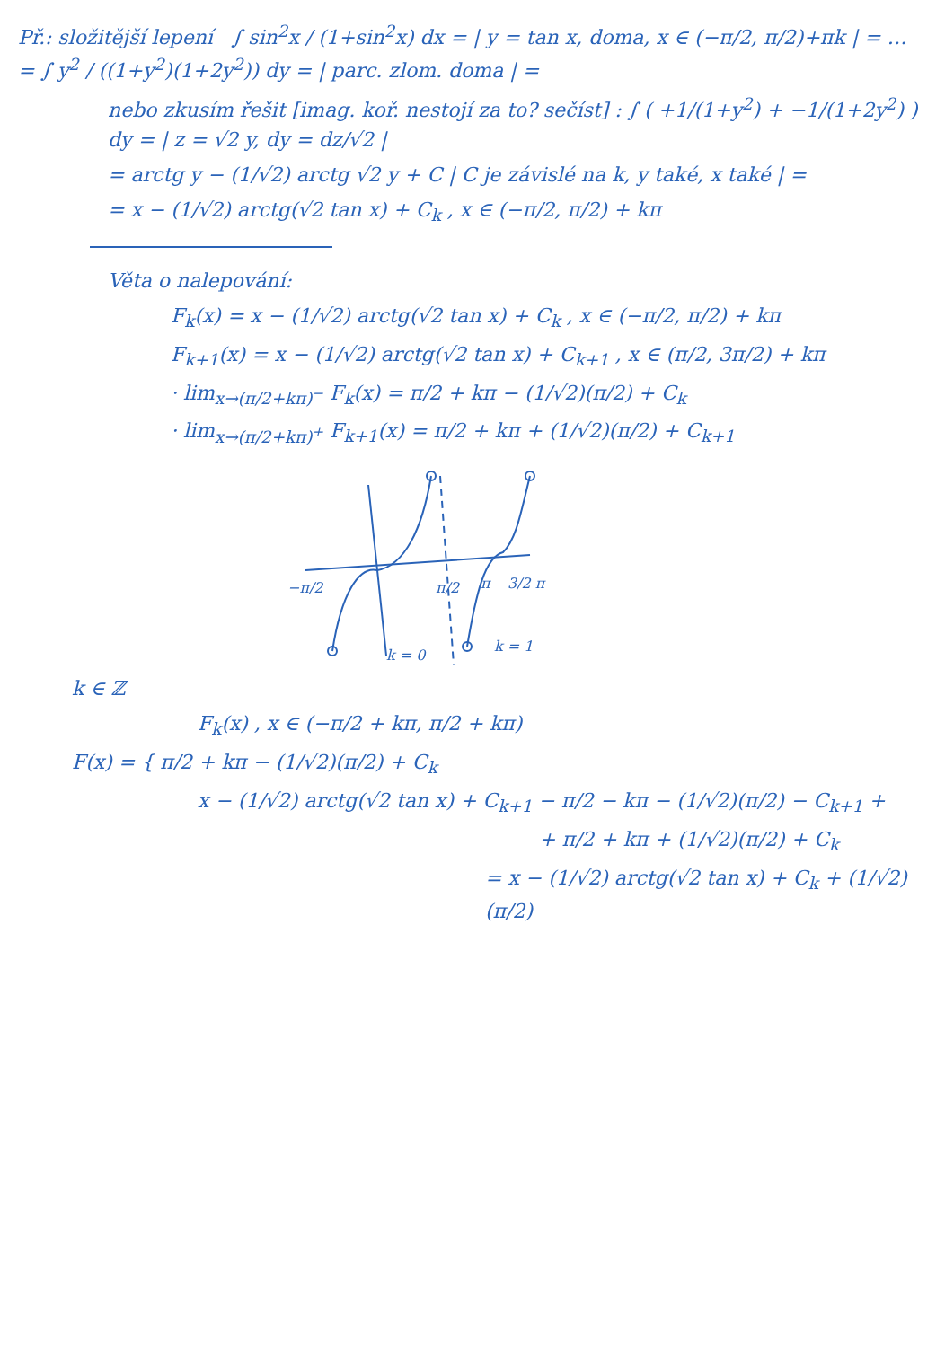Př.: složitější lepení ∫ sin<sup>2</sup>x / (1+sin<sup>2</sup>x) dx = | y = tan x, doma, x ∈ (−π/2, π/2)+πk | = … = ∫ y<sup>2</sup> / ((1+y<sup>2</sup>)(1+2y<sup>2</sup>)) dy = | parc. zlom. doma | =
nebo zkusím řešit [imag. koř. nestojí za to? sečíst] : ∫ ( +1/(1+y<sup>2</sup>) + −1/(1+2y<sup>2</sup>) ) dy = | z = √2 y, dy = dz/√2 |
= arctg y − (1/√2) arctg √2 y + C | C je závislé na k, y také, x také | =
= x − (1/√2) arctg(√2 tan x) + C<sub>k</sub> , x ∈ (−π/2, π/2) + kπ
Věta o nalepování:
F<sub>k</sub>(x) = x − (1/√2) arctg(√2 tan x) + C<sub>k</sub> , x ∈ (−π/2, π/2) + kπ
F<sub>k+1</sub>(x) = x − (1/√2) arctg(√2 tan x) + C<sub>k+1</sub> , x ∈ (π/2, 3π/2) + kπ
· lim<sub>x→(π/2+kπ)<sup>−</sup></sub> F<sub>k</sub>(x) = π/2 + kπ − (1/√2)(π/2) + C<sub>k</sub>
· lim<sub>x→(π/2+kπ)<sup>+</sup></sub> F<sub>k+1</sub>(x) = π/2 + kπ + (1/√2)(π/2) + C<sub>k+1</sub>
−π/2
π/2
π
3/2 π
k = 0
k = 1
k ∈ ℤ
F<sub>k</sub>(x) , x ∈ (−π/2 + kπ, π/2 + kπ)
F(x) = { π/2 + kπ − (1/√2)(π/2) + C<sub>k</sub>
x − (1/√2) arctg(√2 tan x) + C<sub>k+1</sub> − π/2 − kπ − (1/√2)(π/2) − C<sub>k+1</sub> +
+ π/2 + kπ + (1/√2)(π/2) + C<sub>k</sub>
= x − (1/√2) arctg(√2 tan x) + C<sub>k</sub> + (1/√2)(π/2)